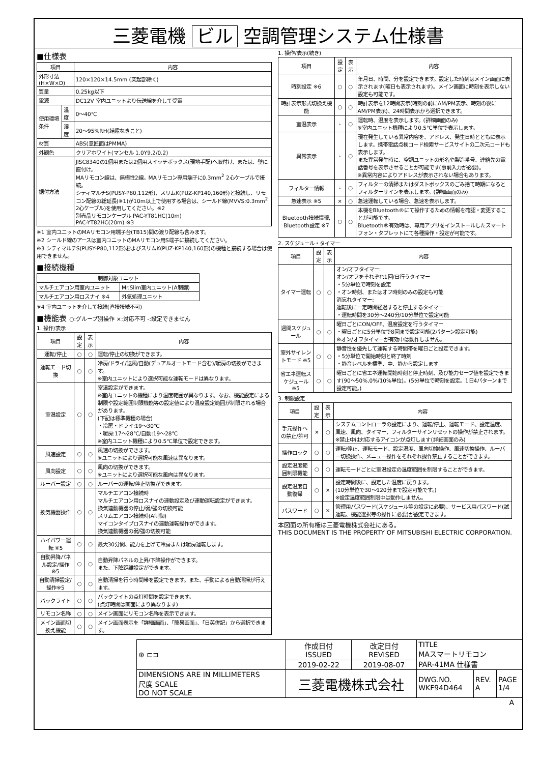三菱電機 ビル 空調管理システム仕様書
■仕様表
| 項目 | | 内容 |
| --- | --- | --- |
| 外形寸法(H×W×D) | | 120×120×14.5mm (突起部除く) |
| 質量 | | 0.25kg以下 |
| 電源 | | DC12V 室内ユニットより伝送線を介して受電 |
| 使用環境条件 | 温度 | 0～40℃ |
| | 湿度 | 20～95%RH(結露なきこと) |
| 材質 | | ABS(意匠面はPMMA) |
| 外観色 | | クリアホワイト(マンセル 1.0Y9.2/0.2) |
| 据付方法 | | JISC8340の1個用または2個用スイッチボックス(現地手配)へ取付け、または、壁に直付け。 MAリモコン線は、無極性2線。MAリモコン専用端子に0.3mm<sup>2</sup> 2心ケーブルで接続。 シティマルチS(PUSY-P80,112形)、スリムK(PUZ-KP140,160形)と接続し、リモコン配線の総延長(※1)が10m以上で使用する場合は、シールド線(MVVS:0.3mm<sup>2</sup> 2心ケーブル)を使用してください。※2 別売品リモコンケーブル PAC-YT81HC(10m) PAC-YT82HC(20m) ※3 |
※1 室内ユニットのMAリモコン用端子台(TB15)間の渡り配線も含みます。
※2 シールド線のアースは室内ユニットのMAリモコン用S端子に接続してください。
※3 シティマルチS(PUSY-P80,112形)およびスリムK(PUZ-KP140,160形)の機種と接続する場合は使用できません。
■接続機種
| 制御対象ユニット | |
| --- | --- |
| マルチエアコン用室内ユニット | Mr.Slim室内ユニット(A制御) |
| マルチエアコン用ロスナイ ※4 | 外気処理ユニット |
※4 室内ユニットを介して接続(直接接続不可)
■機能表 ○:グループ別操作 ×:対応不可 -:設定できません
1. 操作/表示
| 項目 | 設定 | 表示 | 内容 |
| --- | --- | --- | --- |
| 運転/停止 | ○ | ○ | 運転/停止の切換ができます。 |
| 運転モード切換 | ○ | ○ | 冷房/ドライ/送風/自動(デュアルオートモード含む)/暖房の切換ができます。 ※室内ユニットにより選択可能な運転モードは異なります。 |
| 室温設定 | ○ | ○ | 室温設定ができます。 ※室内ユニットの機種により温度範囲が異なります。なお、機能設定による制限や設定範囲制限機能等の設定値により温度設定範囲が制限される場合があります。 (下記は標準機種の場合) ・冷房・ドライ:19～30℃ ・暖房:17～28℃/自動:19～28℃ ※室内ユニット機種により0.5℃単位で設定できます。 |
| 風速設定 | ○ | ○ | 風速の切換ができます。 ※ユニットにより選択可能な風速は異なります。 |
| 風向設定 | ○ | ○ | 風向の切換ができます。 ※ユニットにより選択可能な風向は異なります。 |
| ルーバー設定 | ○ | ○ | ルーバーの運転/停止切換ができます。 |
| 換気機器操作 | ○ | ○ | マルチエアコン接続時 マルチエアコン用ロスナイの連動設定及び連動運転設定ができます。 換気連動機器の停止/弱/強の切換可能 スリムエアコン接続時(A制御) マイコンタイプロスナイの連動運転操作ができます。 換気連動機器の弱/強の切換可能 |
| ハイパワー運転 ※5 | ○ | ○ | 最大30分間、能力を上げて冷房または暖房運転します。 |
| 自動昇降パネル設定/操作※5 | ○ | ○ | 自動昇降パネルの上昇/下降操作ができます。 また、下降距離設定ができます。 |
| 自動清掃設定/操作※5 | ○ | ○ | 自動清掃を行う時間帯を設定できます。また、手動による自動清掃が行えます。 |
| バックライト | ○ | ○ | バックライトの点灯時間を設定できます。 (点灯時間は画面により異なります) |
| リモコン名称 | ○ | ○ | メイン画面にリモコン名称を表示できます。 |
| メイン画面切換え機能 | ○ | ○ | メイン画面表示を「詳細画面」、「簡易画面」、「日英併記」から選択できます。 |
1. 操作/表示(続き)
| 項目 | 設定 | 表示 | 内容 |
| --- | --- | --- | --- |
| 時刻設定 ※6 | ○ | ○ | 年月日、時間、分を設定できます。設定した時刻はメイン画面に表示されます(曜日も表示されます)。メイン画面に時刻を表示しない設定も可能です。 |
| 時計表示形式切換え機能 | ○ | ○ | 時計表示を12時間表示(時刻の前にAM/PM表示、時刻の後にAM/PM表示)、24時間表示から選択できます。 |
| 室温表示 | - | ○ | 運転時、温度を表示します。(詳細画面のみ) ※室内ユニット機種により0.5℃単位で表示します。 |
| 異常表示 | - | ○ | 現在発生している異常内容を、アドレス、発生日時とともに表示します。携帯電話点検コード検索サービスサイトの二次元コードも表示します。 また異常発生時に、空調ユニットの形名や製造番号、連絡先の電話番号を表示させることが可能です(事前入力が必要)。 ※異常内容によりアドレスが表示されない場合もあります。 |
| フィルター情報 | - | ○ | フィルターの清掃またはダストボックスのごみ捨て時期になるとフィルターサインを表示します。(詳細画面のみ) |
| 急速表示 ※5 | × | ○ | 急速運転している場合、急速を表示します。 |
| Bluetooth接続情報, Bluetooth設定 ※7 | ○ | ○ | 本機をBluetooth®にて操作するための情報を確認・変更することが可能です。 Bluetooth®有効時は、専用アプリをインストールしたスマートフォン・タブレットにて各種操作・設定が可能です。 |
2. スケジュール・タイマー
| 項目 | 設定 | 表示 | 内容 |
| --- | --- | --- | --- |
| タイマー運転 | ○ | ○ | オン/オフタイマー: オン/オフをそれぞれ1回/日行うタイマー ・5分単位で時刻を設定 ・オン時刻、またはオフ時刻のみの設定も可能 消忘れタイマー: 運転後に一定時間経過すると停止するタイマー ・運転時間を30分～240分/10分単位で設定可能 |
| 週間スケジュール | ○ | ○ | 曜日ごとにON/OFF、温度設定を行うタイマー ・曜日ごとに5分単位で8回まで設定可能(2パターン設定可能) ※オン/オフタイマーが有効中は動作しません。 |
| 室外サイレントモード ※5 | ○ | ○ | 静音性を優先して運転する時間帯を曜日ごと設定できます。 ・5分単位で開始時刻と終了時刻 ・静音レベルを標準、中、静から設定します |
| 省エネ運転スケジュール ※5 | ○ | ○ | 曜日ごとに省エネ運転開始時刻と停止時刻、及び能力セーブ値を設定できます(90～50%,0%/10%単位)。(5分単位で時刻を設定。1日4パターンまで設定可能。) |
3. 制限設定
| 項目 | 設定 | 表示 | 内容 |
| --- | --- | --- | --- |
| 手元操作への禁止/許可 | × | ○ | システムコントローラの設定により、運転/停止、運転モード、設定温度、風速、風向、タイマー、フィルターサインリセットの操作が禁止されます。 ※禁止中は対応するアイコンが点灯します(詳細画面のみ) |
| 操作ロック | ○ | ○ | 運転/停止、運転モード、設定温度、風向切換操作、風速切換操作、ルーバー切換操作、メニュー操作をそれぞれ操作禁止することができます。 |
| 設定温度範囲制限機能 | ○ | ○ | 運転モードごとに室温設定の温度範囲を制限することができます。 |
| 設定温度自動復帰 | ○ | × | 設定時間後に、設定した温度に戻ります。 (10分単位で30～120分まで設定可能です。) ※設定温度範囲制限中は動作しません。 |
| パスワード | ○ | × | 管理用パスワード(スケジュール等の設定に必要)、サービス用パスワード(試運転、機能選択等の操作に必要)が設定できます。 |
本図面の所有権は三菱電機株式会社にある。
THIS DOCUMENT IS THE PROPERTY OF MITSUBISHI ELECTRIC CORPORATION.
| ⊕ ⊏⊐ | 作成日付 ISSUED | 改定日付 REVISED | TITLE MAスマートリモコン PAR-41MA 仕様書 | | |
| | 2019-02-22 | 2019-08-07 | | | |
| DIMENSIONS ARE IN MILLIMETERS 尺度 SCALE DO NOT SCALE | 三菱電機株式会社 | | DWG.NO. WKF94D464 | REV. A | PAGE 1/4 |
A